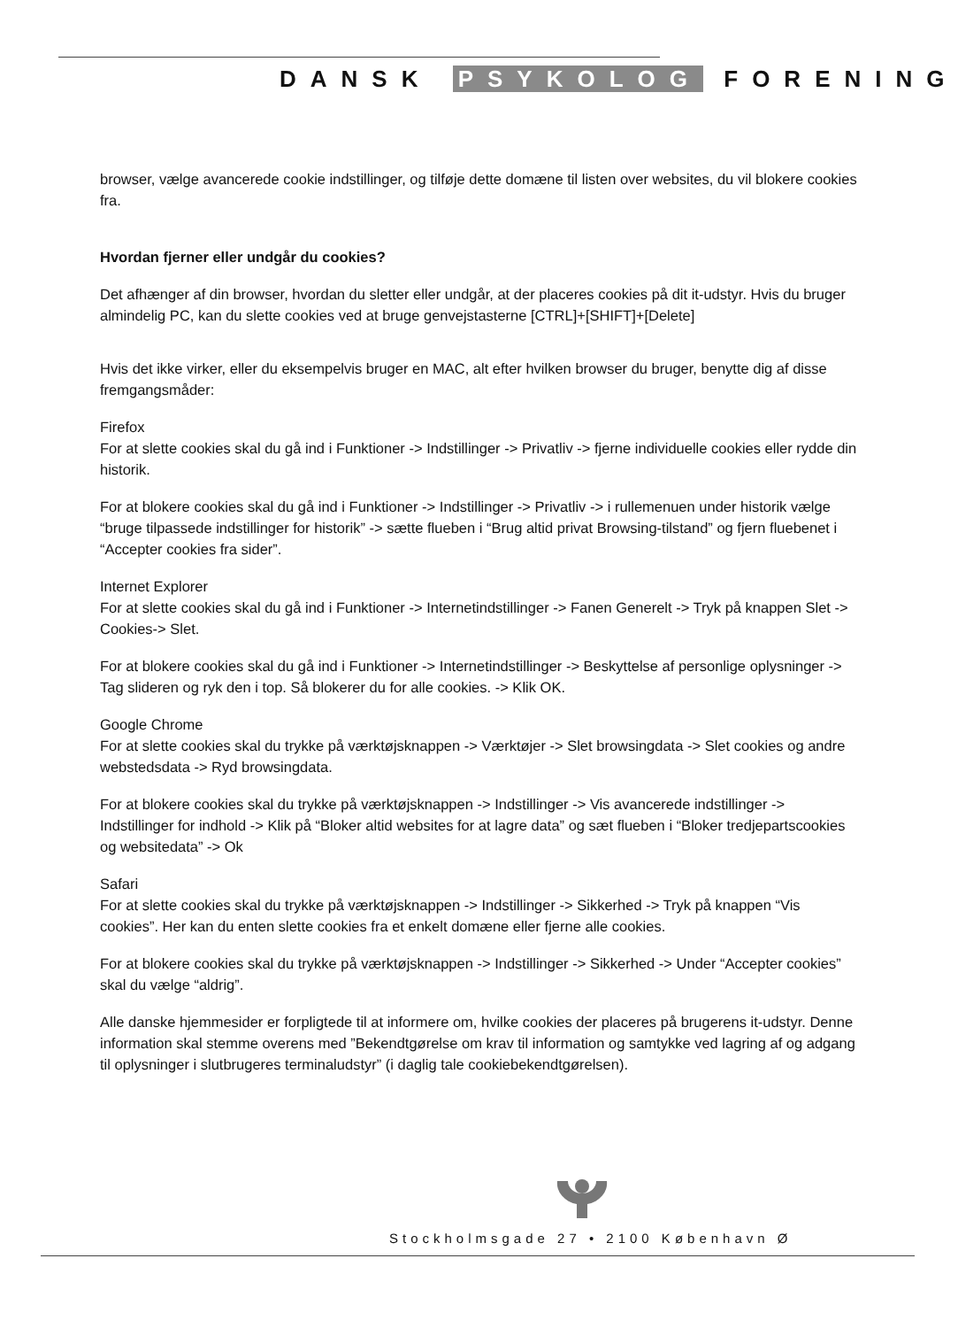DANSK PSYKOLOG FORENING
browser, vælge avancerede cookie indstillinger, og tilføje dette domæne til listen over websites, du vil blokere cookies fra.
Hvordan fjerner eller undgår du cookies?
Det afhænger af din browser, hvordan du sletter eller undgår, at der placeres cookies på dit it-udstyr. Hvis du bruger almindelig PC, kan du slette cookies ved at bruge genvejstasterne [CTRL]+[SHIFT]+[Delete]
Hvis det ikke virker, eller du eksempelvis bruger en MAC, alt efter hvilken browser du bruger, benytte dig af disse fremgangsmåder:
Firefox
For at slette cookies skal du gå ind i Funktioner -> Indstillinger -> Privatliv -> fjerne individuelle cookies eller rydde din historik.
For at blokere cookies skal du gå ind i Funktioner -> Indstillinger -> Privatliv -> i rullemenuen under historik vælge “bruge tilpassede indstillinger for historik” -> sætte flueben i “Brug altid privat Browsing-tilstand” og fjern fluebenet i “Accepter cookies fra sider”.
Internet Explorer
For at slette cookies skal du gå ind i Funktioner -> Internetindstillinger -> Fanen Generelt -> Tryk på knappen Slet -> Cookies-> Slet.
For at blokere cookies skal du gå ind i Funktioner -> Internetindstillinger -> Beskyttelse af personlige oplysninger -> Tag slideren og ryk den i top. Så blokerer du for alle cookies. -> Klik OK.
Google Chrome
For at slette cookies skal du trykke på værktøjsknappen -> Værktøjer -> Slet browsingdata -> Slet cookies og andre webstedsdata -> Ryd browsingdata.
For at blokere cookies skal du trykke på værktøjsknappen -> Indstillinger -> Vis avancerede indstillinger -> Indstillinger for indhold -> Klik på “Bloker altid websites for at lagre data” og sæt flueben i “Bloker tredjepartscookies og websitedata” -> Ok
Safari
For at slette cookies skal du trykke på værktøjsknappen -> Indstillinger -> Sikkerhed -> Tryk på knappen “Vis cookies”. Her kan du enten slette cookies fra et enkelt domæne eller fjerne alle cookies.
For at blokere cookies skal du trykke på værktøjsknappen -> Indstillinger -> Sikkerhed -> Under “Accepter cookies” skal du vælge “aldrig”.
Alle danske hjemmesider er forpligtede til at informere om, hvilke cookies der placeres på brugerens it-udstyr. Denne information skal stemme overens med ”Bekendtgørelse om krav til information og samtykke ved lagring af og adgang til oplysninger i slutbrugeres terminaludstyr” (i daglig tale cookiebekendtgørelsen).
Stockholmsgade 27 • 2100 København Ø